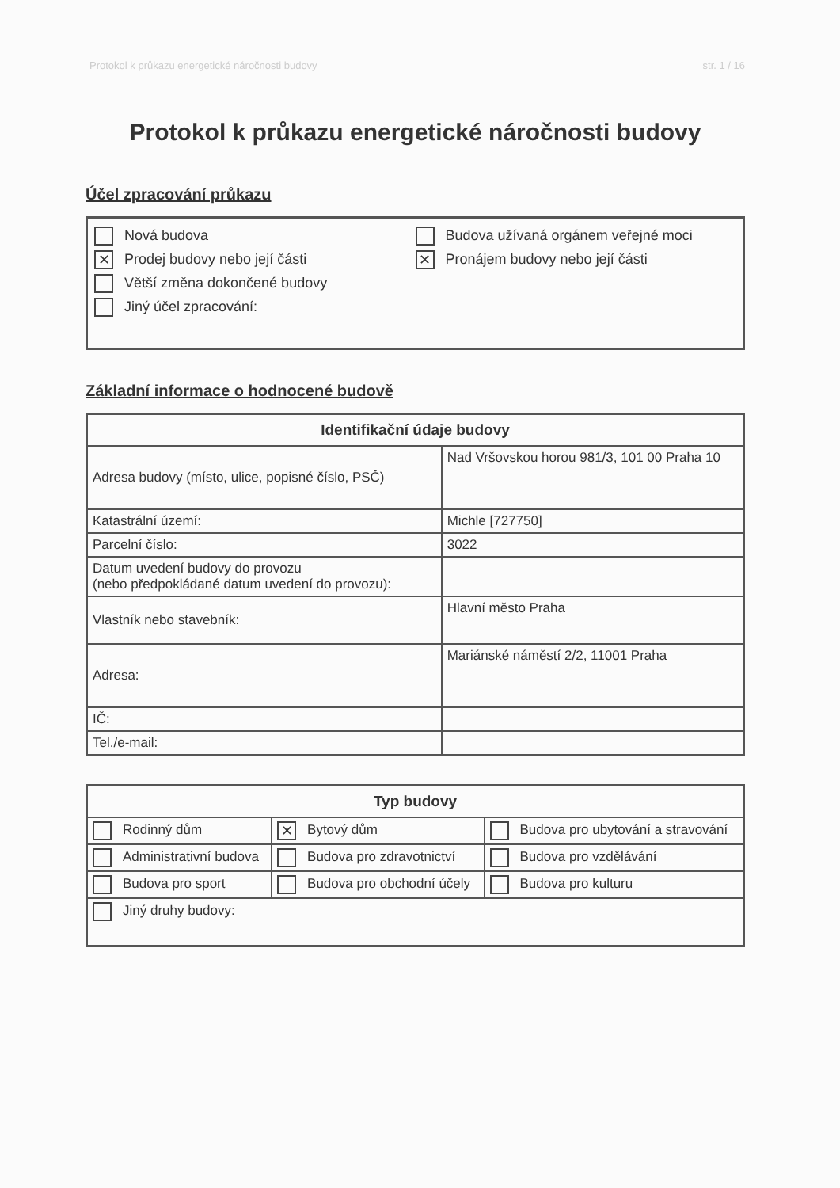Protokol k průkazu energetické náročnosti budovy str. 1 / 16
Protokol k průkazu energetické náročnosti budovy
Účel zpracování průkazu
Nová budova
✕ Prodej budovy nebo její části
Větší změna dokončené budovy
Jiný účel zpracování:
Budova užívaná orgánem veřejné moci
✕ Pronájem budovy nebo její části
Základní informace o hodnocené budově
| Identifikační údaje budovy | |
| --- | --- |
| Adresa budovy (místo, ulice, popisné číslo, PSČ) | Nad Vršovskou horou 981/3, 101 00 Praha 10 |
| Katastrální území: | Michle [727750] |
| Parcelní číslo: | 3022 |
| Datum uvedení budovy do provozu (nebo předpokládané datum uvedení do provozu): | |
| Vlastník nebo stavebník: | Hlavní město Praha |
| Adresa: | Mariánské náměstí 2/2, 11001 Praha |
| IČ: | |
| Tel./e-mail: | |
| Typ budovy | | |
| --- | --- | --- |
| Rodinný dům | ✕ Bytový dům | Budova pro ubytování a stravování |
| Administrativní budova | Budova pro zdravotnictví | Budova pro vzdělávání |
| Budova pro sport | Budova pro obchodní účely | Budova pro kulturu |
| Jiný druhy budovy: | | |